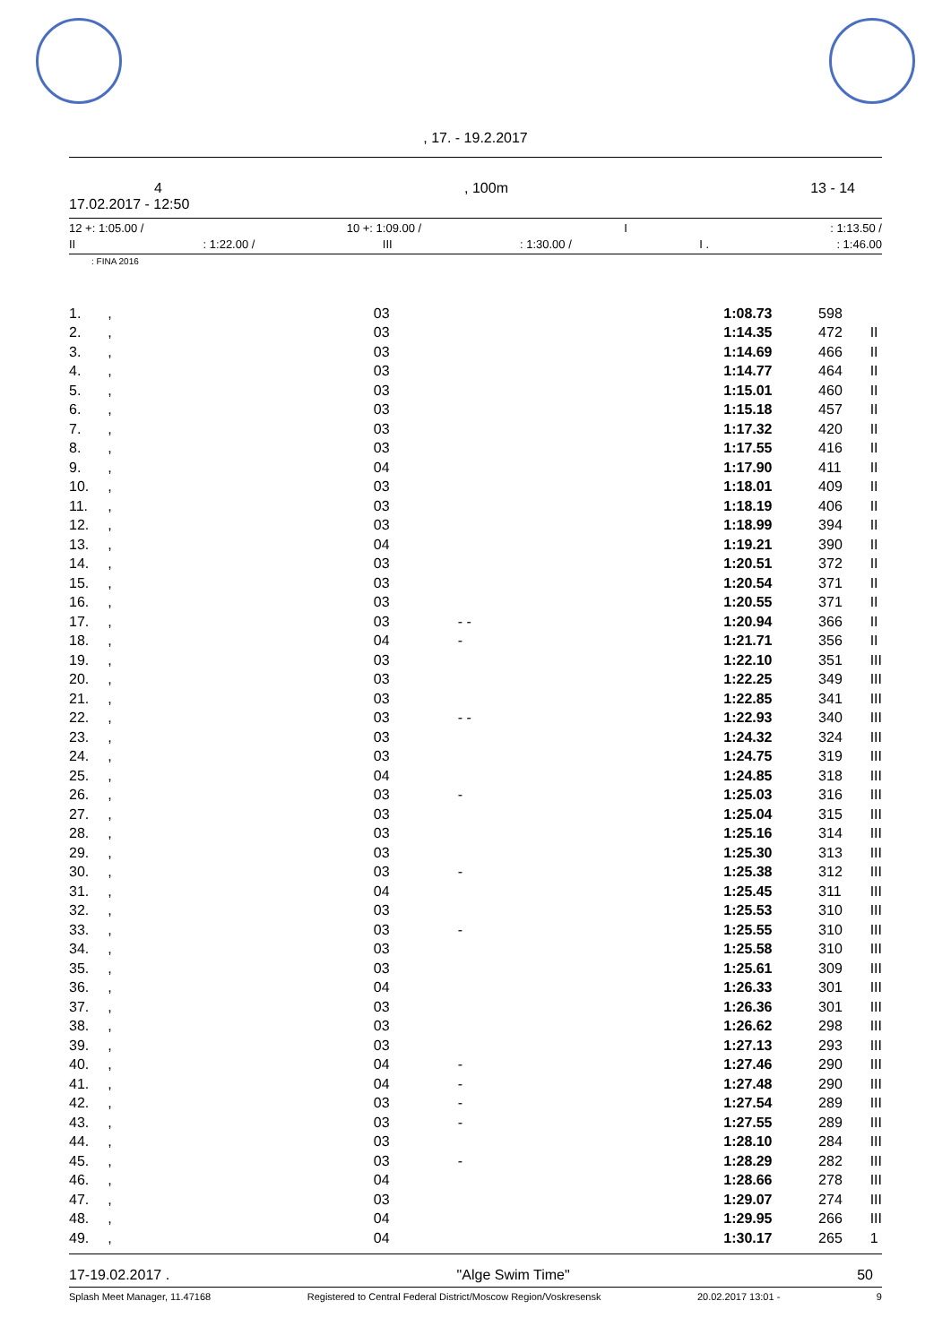, 17. - 19.2.2017
4, 100m 13 - 14
17.02.2017 - 12:50
12 +: 1:05.00 / 10 +: 1:09.00 / I: 1:13.50 /
II: 1:22.00 / III: 1:30.00 / I .: 1:46.00
: FINA 2016
| 1. | , | 03 | | 1:08.73 | 598 | |
| 2. | , | 03 | | 1:14.35 | 472 | II |
| 3. | , | 03 | | 1:14.69 | 466 | II |
| 4. | , | 03 | | 1:14.77 | 464 | II |
| 5. | , | 03 | | 1:15.01 | 460 | II |
| 6. | , | 03 | | 1:15.18 | 457 | II |
| 7. | , | 03 | | 1:17.32 | 420 | II |
| 8. | , | 03 | | 1:17.55 | 416 | II |
| 9. | , | 04 | | 1:17.90 | 411 | II |
| 10. | , | 03 | | 1:18.01 | 409 | II |
| 11. | , | 03 | | 1:18.19 | 406 | II |
| 12. | , | 03 | | 1:18.99 | 394 | II |
| 13. | , | 04 | | 1:19.21 | 390 | II |
| 14. | , | 03 | | 1:20.51 | 372 | II |
| 15. | , | 03 | | 1:20.54 | 371 | II |
| 16. | , | 03 | | 1:20.55 | 371 | II |
| 17. | , | 03 | - - | 1:20.94 | 366 | II |
| 18. | , | 04 | - | 1:21.71 | 356 | II |
| 19. | , | 03 | | 1:22.10 | 351 | III |
| 20. | , | 03 | | 1:22.25 | 349 | III |
| 21. | , | 03 | | 1:22.85 | 341 | III |
| 22. | , | 03 | - - | 1:22.93 | 340 | III |
| 23. | , | 03 | | 1:24.32 | 324 | III |
| 24. | , | 03 | | 1:24.75 | 319 | III |
| 25. | , | 04 | | 1:24.85 | 318 | III |
| 26. | , | 03 | - | 1:25.03 | 316 | III |
| 27. | , | 03 | | 1:25.04 | 315 | III |
| 28. | , | 03 | | 1:25.16 | 314 | III |
| 29. | , | 03 | | 1:25.30 | 313 | III |
| 30. | , | 03 | - | 1:25.38 | 312 | III |
| 31. | , | 04 | | 1:25.45 | 311 | III |
| 32. | , | 03 | | 1:25.53 | 310 | III |
| 33. | , | 03 | - | 1:25.55 | 310 | III |
| 34. | , | 03 | | 1:25.58 | 310 | III |
| 35. | , | 03 | | 1:25.61 | 309 | III |
| 36. | , | 04 | | 1:26.33 | 301 | III |
| 37. | , | 03 | | 1:26.36 | 301 | III |
| 38. | , | 03 | | 1:26.62 | 298 | III |
| 39. | , | 03 | | 1:27.13 | 293 | III |
| 40. | , | 04 | - | 1:27.46 | 290 | III |
| 41. | , | 04 | - | 1:27.48 | 290 | III |
| 42. | , | 03 | - | 1:27.54 | 289 | III |
| 43. | , | 03 | - | 1:27.55 | 289 | III |
| 44. | , | 03 | | 1:28.10 | 284 | III |
| 45. | , | 03 | - | 1:28.29 | 282 | III |
| 46. | , | 04 | | 1:28.66 | 278 | III |
| 47. | , | 03 | | 1:29.07 | 274 | III |
| 48. | , | 04 | | 1:29.95 | 266 | III |
| 49. | , | 04 | | 1:30.17 | 265 | 1 |
17-19.02.2017 . "Alge Swim Time" 50
Splash Meet Manager, 11.47168 Registered to Central Federal District/Moscow Region/Voskresensk 20.02.2017 13:01 - 9